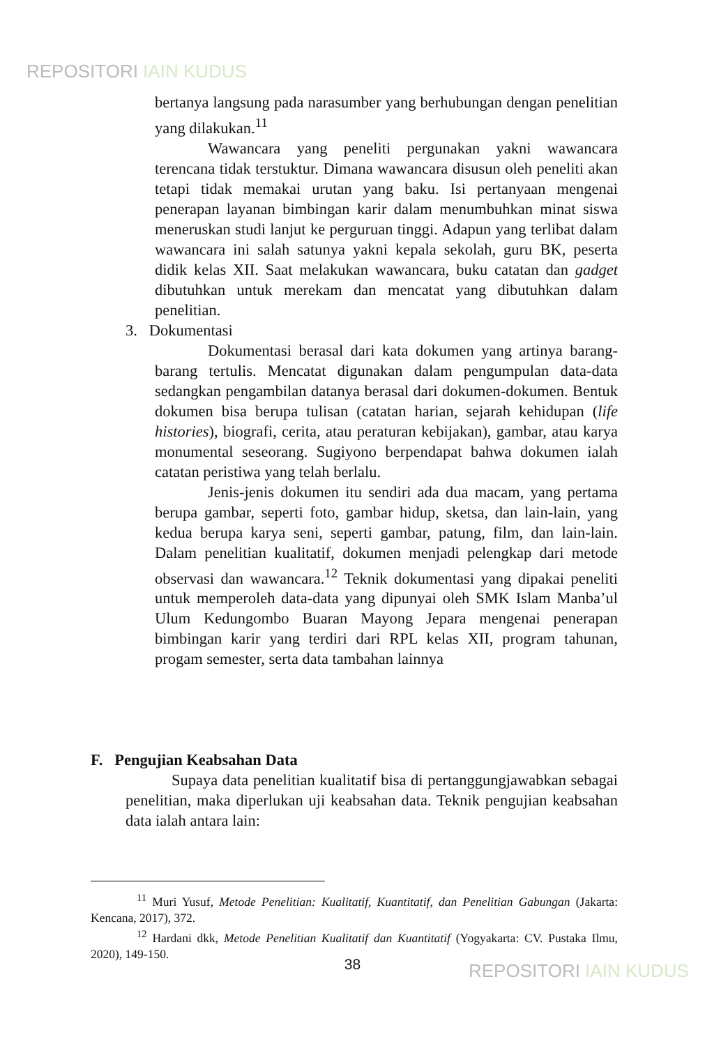REPOSITORI IAIN KUDUS
bertanya langsung pada narasumber yang berhubungan dengan penelitian yang dilakukan.<sup>11</sup>
Wawancara yang peneliti pergunakan yakni wawancara terencana tidak terstuktur. Dimana wawancara disusun oleh peneliti akan tetapi tidak memakai urutan yang baku. Isi pertanyaan mengenai penerapan layanan bimbingan karir dalam menumbuhkan minat siswa meneruskan studi lanjut ke perguruan tinggi. Adapun yang terlibat dalam wawancara ini salah satunya yakni kepala sekolah, guru BK, peserta didik kelas XII. Saat melakukan wawancara, buku catatan dan gadget dibutuhkan untuk merekam dan mencatat yang dibutuhkan dalam penelitian.
3. Dokumentasi
Dokumentasi berasal dari kata dokumen yang artinya barang-barang tertulis. Mencatat digunakan dalam pengumpulan data-data sedangkan pengambilan datanya berasal dari dokumen-dokumen. Bentuk dokumen bisa berupa tulisan (catatan harian, sejarah kehidupan (life histories), biografi, cerita, atau peraturan kebijakan), gambar, atau karya monumental seseorang. Sugiyono berpendapat bahwa dokumen ialah catatan peristiwa yang telah berlalu.
Jenis-jenis dokumen itu sendiri ada dua macam, yang pertama berupa gambar, seperti foto, gambar hidup, sketsa, dan lain-lain, yang kedua berupa karya seni, seperti gambar, patung, film, dan lain-lain. Dalam penelitian kualitatif, dokumen menjadi pelengkap dari metode observasi dan wawancara.<sup>12</sup> Teknik dokumentasi yang dipakai peneliti untuk memperoleh data-data yang dipunyai oleh SMK Islam Manba’ul Ulum Kedungombo Buaran Mayong Jepara mengenai penerapan bimbingan karir yang terdiri dari RPL kelas XII, program tahunan, progam semester, serta data tambahan lainnya
F. Pengujian Keabsahan Data
Supaya data penelitian kualitatif bisa di pertanggungjawabkan sebagai penelitian, maka diperlukan uji keabsahan data. Teknik pengujian keabsahan data ialah antara lain:
<sup>11</sup> Muri Yusuf, Metode Penelitian: Kualitatif, Kuantitatif, dan Penelitian Gabungan (Jakarta: Kencana, 2017), 372.
<sup>12</sup> Hardani dkk, Metode Penelitian Kualitatif dan Kuantitatif (Yogyakarta: CV. Pustaka Ilmu, 2020), 149-150.
38 REPOSITORI IAIN KUDUS